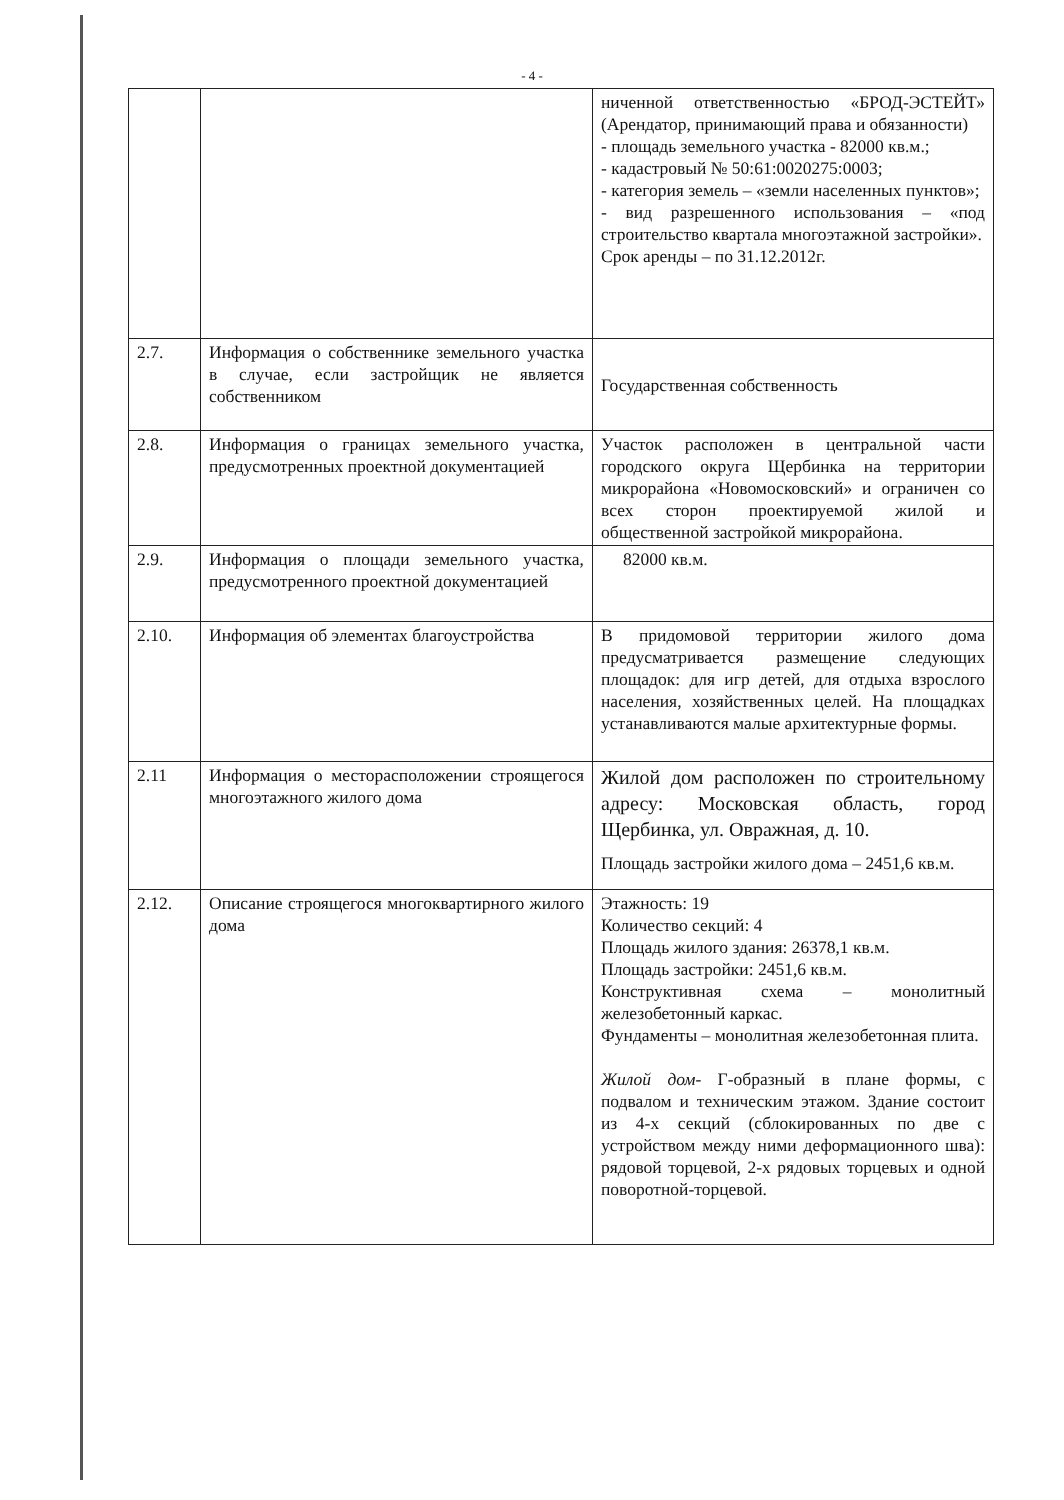- 4 -
| | | ниченной ответственностью «БРОД-ЭСТЕЙТ» (Арендатор, принимающий права и обязанности) - площадь земельного участка - 82000 кв.м.; - кадастровый № 50:61:0020275:0003; - категория земель – «земли населенных пунктов»; - вид разрешенного использования – «под строительство квартала многоэтажной застройки». Срок аренды – по 31.12.2012г. |
| 2.7. | Информация о собственнике земельного участка в случае, если застройщик не является собственником | Государственная собственность |
| 2.8. | Информация о границах земельного участка, предусмотренных проектной документацией | Участок расположен в центральной части городского округа Щербинка на территории микрорайона «Новомосковский» и ограничен со всех сторон проектируемой жилой и общественной застройкой микрорайона. |
| 2.9. | Информация о площади земельного участка, предусмотренного проектной документацией | 82000 кв.м. |
| 2.10. | Информация об элементах благоустройства | В придомовой территории жилого дома предусматривается размещение следующих площадок: для игр детей, для отдыха взрослого населения, хозяйственных целей. На площадках устанавливаются малые архитектурные формы. |
| 2.11 | Информация о месторасположении строящегося многоэтажного жилого дома | Жилой дом расположен по строительному адресу: Московская область, город Щербинка, ул. Овражная, д. 10. Площадь застройки жилого дома – 2451,6 кв.м. |
| 2.12. | Описание строящегося многоквартирного жилого дома | Этажность: 19 Количество секций: 4 Площадь жилого здания: 26378,1 кв.м. Площадь застройки: 2451,6 кв.м. Конструктивная схема – монолитный железобетонный каркас. Фундаменты – монолитная железобетонная плита. Жилой дом - Г-образный в плане формы, с подвалом и техническим этажом. Здание состоит из 4-х секций (сблокированных по две с устройством между ними деформационного шва): рядовой торцевой, 2-х рядовых торцевых и одной поворотной-торцевой. |